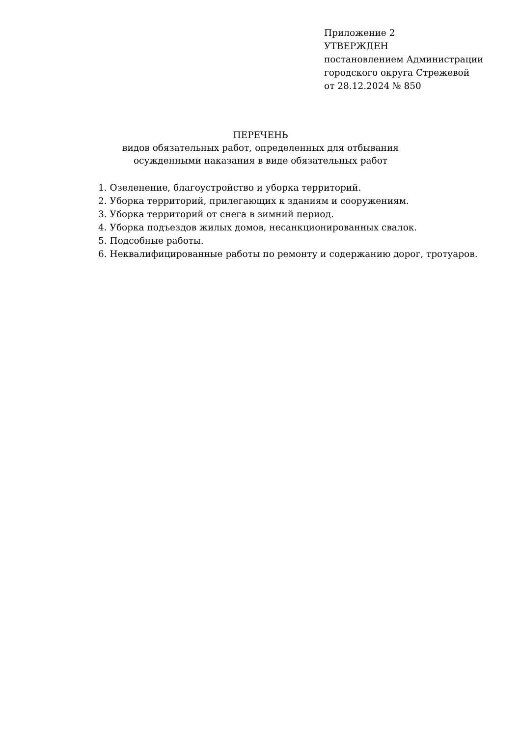Приложение 2
УТВЕРЖДЕН
постановлением Администрации
городского округа Стрежевой
от 28.12.2024 № 850
ПЕРЕЧЕНЬ
видов обязательных работ, определенных для отбывания
осужденными наказания в виде обязательных работ
1. Озеленение, благоустройство и уборка территорий.
2. Уборка территорий, прилегающих к зданиям и сооружениям.
3. Уборка территорий от снега в зимний период.
4. Уборка подъездов жилых домов, несанкционированных свалок.
5. Подсобные работы.
6. Неквалифицированные работы по ремонту и содержанию дорог, тротуаров.